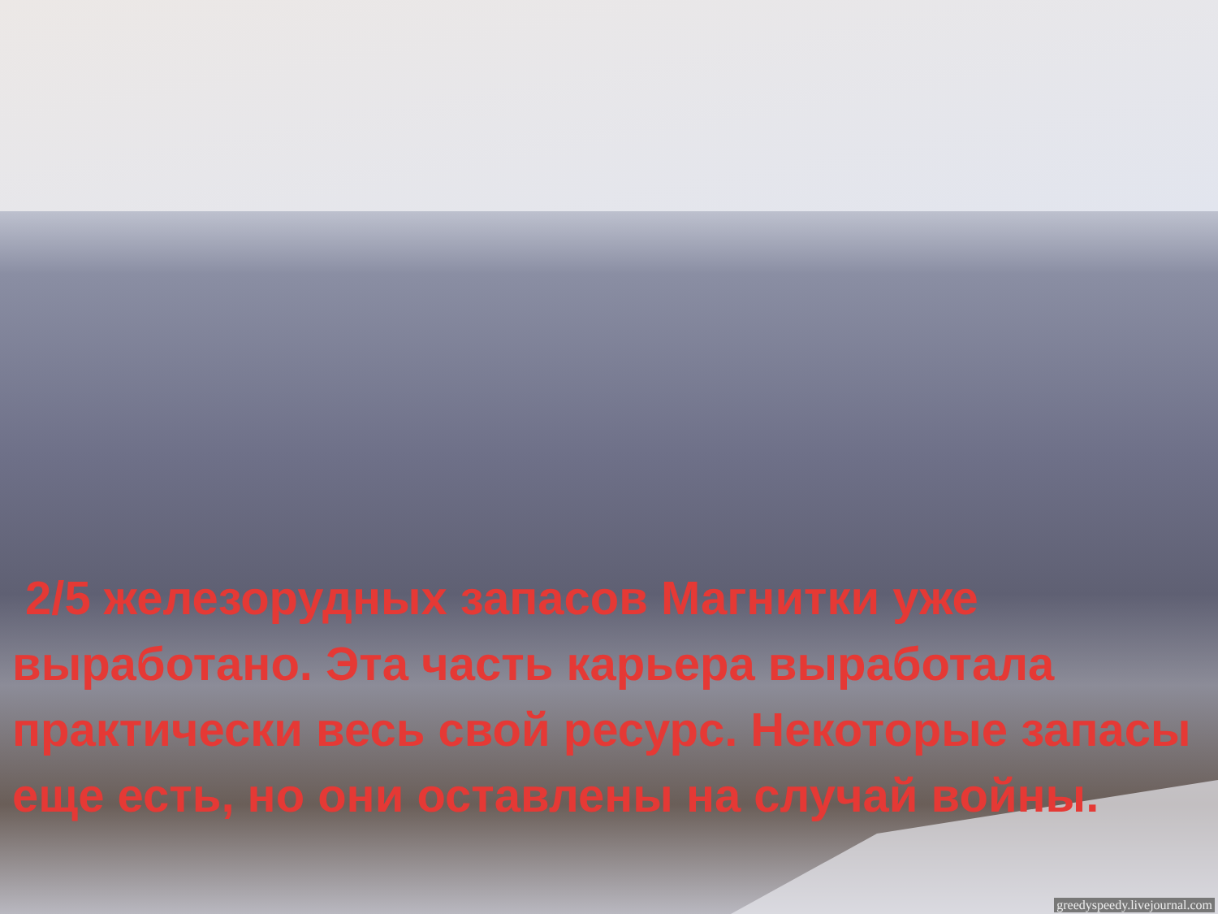2/5 железорудных запасов Магнитки уже выработано. Эта часть карьера выработала практически весь свой ресурс. Некоторые запасы еще есть, но они оставлены на случай войны.
greedyspeedy.livejournal.com